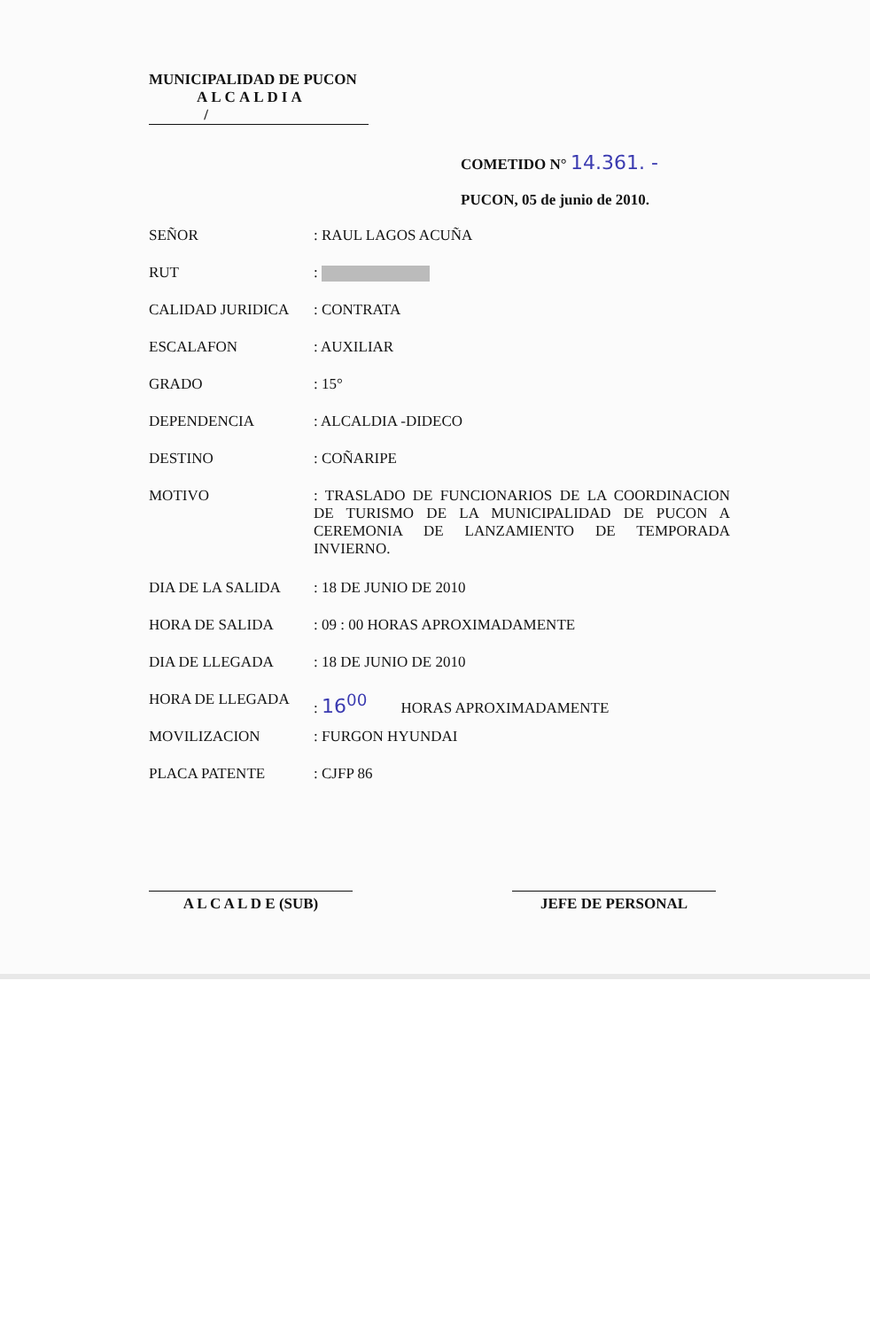MUNICIPALIDAD DE PUCON
ALCALDIA /
COMETIDO N° 14.361. -
PUCON, 05 de junio de 2010.
| SEÑOR | : RAUL LAGOS ACUÑA |
| RUT | : |
| CALIDAD JURIDICA | : CONTRATA |
| ESCALAFON | : AUXILIAR |
| GRADO | : 15° |
| DEPENDENCIA | : ALCALDIA -DIDECO |
| DESTINO | : COÑARIPE |
| MOTIVO | : TRASLADO DE FUNCIONARIOS DE LA COORDINACION DE TURISMO DE LA MUNICIPALIDAD DE PUCON A CEREMONIA DE LANZAMIENTO DE TEMPORADA INVIERNO. |
| DIA DE LA SALIDA | : 18 DE JUNIO DE 2010 |
| HORA DE SALIDA | : 09 : 00 HORAS APROXIMADAMENTE |
| DIA DE LLEGADA | : 18 DE JUNIO DE 2010 |
| HORA DE LLEGADA | : 16<sup>00</sup> HORAS APROXIMADAMENTE |
| MOVILIZACION | : FURGON HYUNDAI |
| PLACA PATENTE | : CJFP 86 |
A L C A L D E (SUB) JEFE DE PERSONAL